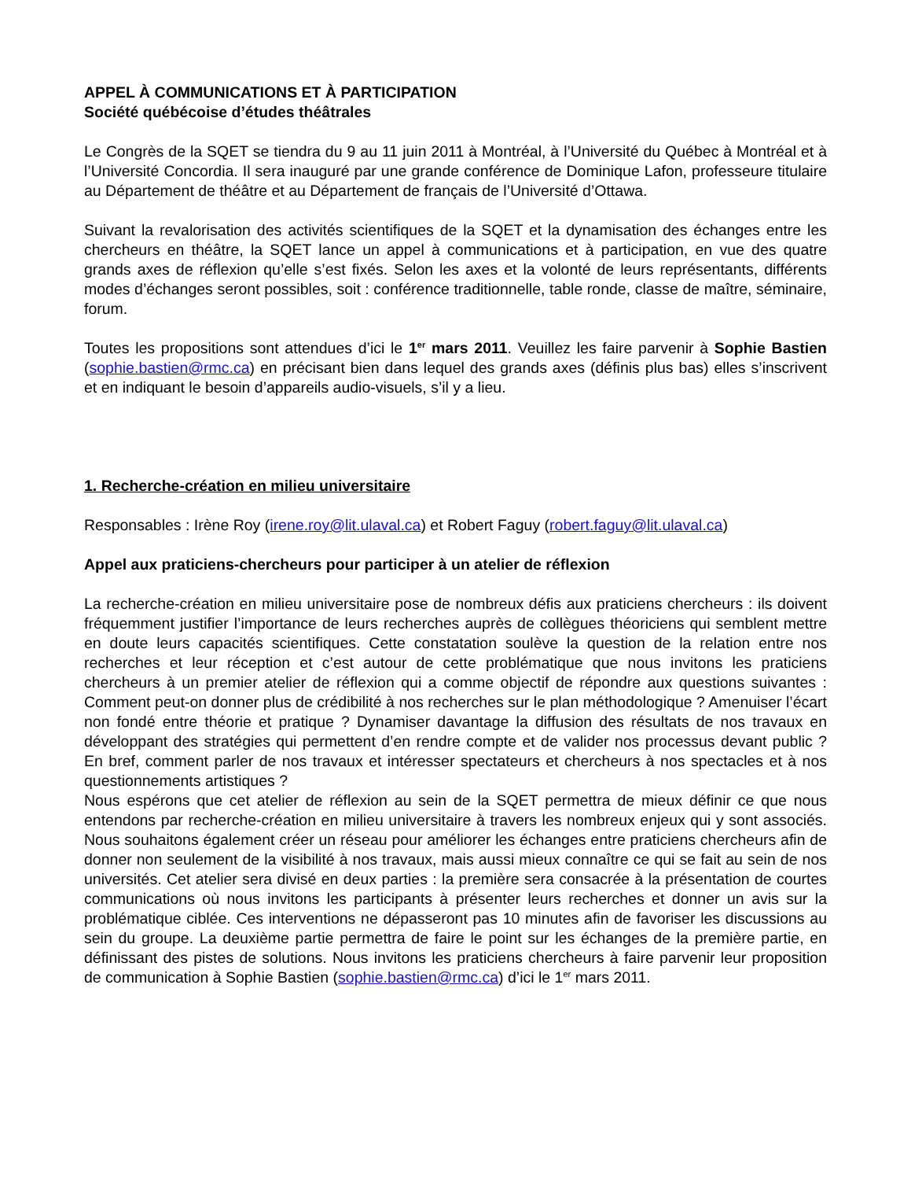APPEL À COMMUNICATIONS ET À PARTICIPATION
Société québécoise d’études théâtrales
Le Congrès de la SQET se tiendra du 9 au 11 juin 2011 à Montréal, à l’Université du Québec à Montréal et à l’Université Concordia. Il sera inauguré par une grande conférence de Dominique Lafon, professeure titulaire au Département de théâtre et au Département de français de l’Université d’Ottawa.
Suivant la revalorisation des activités scientifiques de la SQET et la dynamisation des échanges entre les chercheurs en théâtre, la SQET lance un appel à communications et à participation, en vue des quatre grands axes de réflexion qu’elle s’est fixés. Selon les axes et la volonté de leurs représentants, différents modes d’échanges seront possibles, soit : conférence traditionnelle, table ronde, classe de maître, séminaire, forum.
Toutes les propositions sont attendues d’ici le 1<sup>er</sup> mars 2011. Veuillez les faire parvenir à Sophie Bastien (sophie.bastien@rmc.ca) en précisant bien dans lequel des grands axes (définis plus bas) elles s’inscrivent et en indiquant le besoin d’appareils audio-visuels, s’il y a lieu.
1. Recherche-création en milieu universitaire
Responsables : Irène Roy (irene.roy@lit.ulaval.ca) et Robert Faguy (robert.faguy@lit.ulaval.ca)
Appel aux praticiens-chercheurs pour participer à un atelier de réflexion
La recherche-création en milieu universitaire pose de nombreux défis aux praticiens chercheurs : ils doivent fréquemment justifier l’importance de leurs recherches auprès de collègues théoriciens qui semblent mettre en doute leurs capacités scientifiques. Cette constatation soulève la question de la relation entre nos recherches et leur réception et c’est autour de cette problématique que nous invitons les praticiens chercheurs à un premier atelier de réflexion qui a comme objectif de répondre aux questions suivantes : Comment peut-on donner plus de crédibilité à nos recherches sur le plan méthodologique ? Amenuiser l’écart non fondé entre théorie et pratique ? Dynamiser davantage la diffusion des résultats de nos travaux en développant des stratégies qui permettent d’en rendre compte et de valider nos processus devant public ? En bref, comment parler de nos travaux et intéresser spectateurs et chercheurs à nos spectacles et à nos questionnements artistiques ?
Nous espérons que cet atelier de réflexion au sein de la SQET permettra de mieux définir ce que nous entendons par recherche-création en milieu universitaire à travers les nombreux enjeux qui y sont associés. Nous souhaitons également créer un réseau pour améliorer les échanges entre praticiens chercheurs afin de donner non seulement de la visibilité à nos travaux, mais aussi mieux connaître ce qui se fait au sein de nos universités. Cet atelier sera divisé en deux parties : la première sera consacrée à la présentation de courtes communications où nous invitons les participants à présenter leurs recherches et donner un avis sur la problématique ciblée. Ces interventions ne dépasseront pas 10 minutes afin de favoriser les discussions au sein du groupe. La deuxième partie permettra de faire le point sur les échanges de la première partie, en définissant des pistes de solutions. Nous invitons les praticiens chercheurs à faire parvenir leur proposition de communication à Sophie Bastien (sophie.bastien@rmc.ca) d’ici le 1<sup>er</sup> mars 2011.